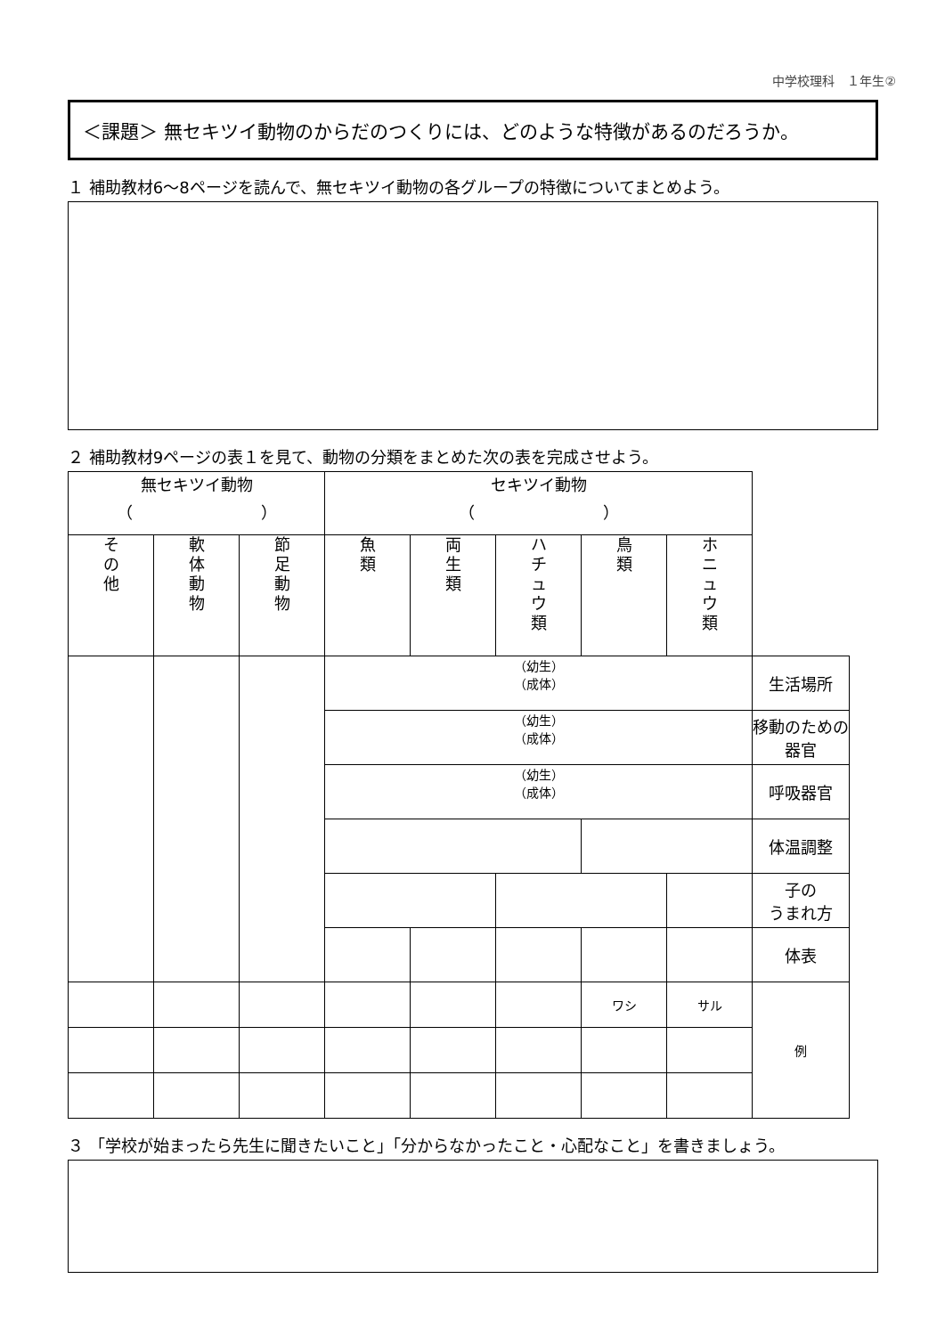中学校理科　１年生②
＜課題＞ 無セキツイ動物のからだのつくりには、どのような特徴があるのだろうか。
１ 補助教材6～8ページを読んで、無セキツイ動物の各グループの特徴についてまとめよう。
２ 補助教材9ページの表１を見て、動物の分類をまとめた次の表を完成させよう。
| 無セキツイ動物 （ ） | | | セキツイ動物 （ ） | | | | | |
| そ の 他 | 軟 体 動 物 | 節 足 動 物 | 魚 類 | 両 生 類 | ハ チ ュ ウ 類 | 鳥 類 | ホ ニ ュ ウ 類 | |
| | | | （幼生） （成体） | | | | | 生活場所 |
| | | | （幼生） （成体） | | | | | 移動のための器官 |
| | | | （幼生） （成体） | | | | | 呼吸器官 |
| | | | | | | | | 体温調整 |
| | | | | | | | | 子の うまれ方 |
| | | | | | | | | 体表 |
| | | | | | | ワシ | サル | 例 |
３ 「学校が始まったら先生に聞きたいこと」「分からなかったこと・心配なこと」を書きましょう。